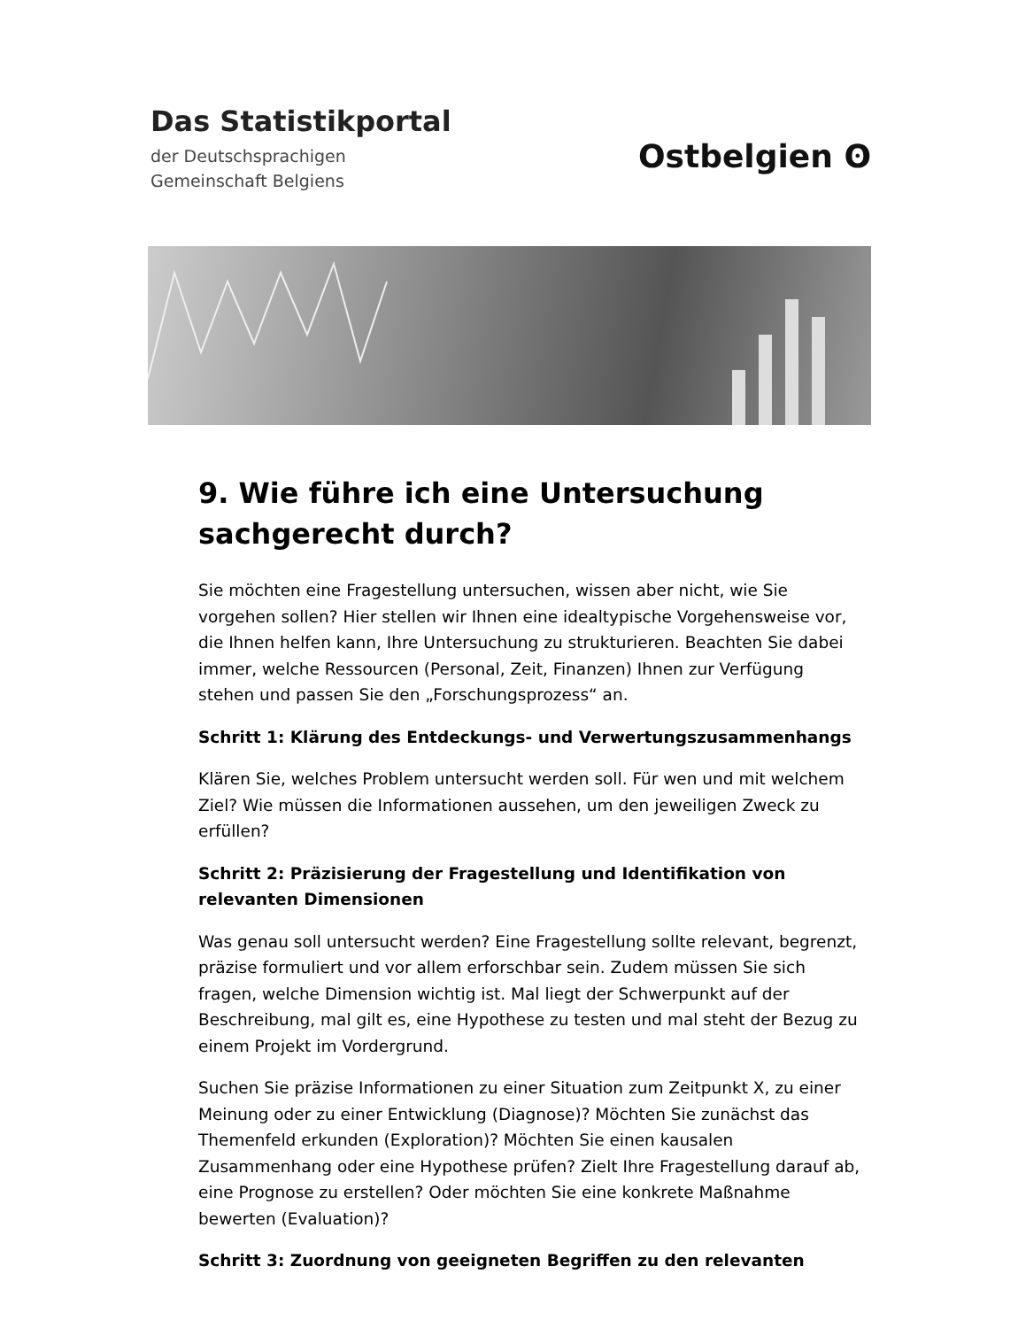Das Statistikportal
der Deutschsprachigen
Gemeinschaft Belgiens
Ostbelgien ʘ
9. Wie führe ich eine Untersuchung sachgerecht durch?
Sie möchten eine Fragestellung untersuchen, wissen aber nicht, wie Sie vorgehen sollen? Hier stellen wir Ihnen eine idealtypische Vorgehensweise vor, die Ihnen helfen kann, Ihre Untersuchung zu strukturieren. Beachten Sie dabei immer, welche Ressourcen (Personal, Zeit, Finanzen) Ihnen zur Verfügung stehen und passen Sie den „Forschungsprozess“ an.
Schritt 1: Klärung des Entdeckungs- und Verwertungszusammenhangs
Klären Sie, welches Problem untersucht werden soll. Für wen und mit welchem Ziel? Wie müssen die Informationen aussehen, um den jeweiligen Zweck zu erfüllen?
Schritt 2: Präzisierung der Fragestellung und Identifikation von relevanten Dimensionen
Was genau soll untersucht werden? Eine Fragestellung sollte relevant, begrenzt, präzise formuliert und vor allem erforschbar sein. Zudem müssen Sie sich fragen, welche Dimension wichtig ist. Mal liegt der Schwerpunkt auf der Beschreibung, mal gilt es, eine Hypothese zu testen und mal steht der Bezug zu einem Projekt im Vordergrund.
Suchen Sie präzise Informationen zu einer Situation zum Zeitpunkt X, zu einer Meinung oder zu einer Entwicklung (Diagnose)? Möchten Sie zunächst das Themenfeld erkunden (Exploration)? Möchten Sie einen kausalen Zusammenhang oder eine Hypothese prüfen? Zielt Ihre Fragestellung darauf ab, eine Prognose zu erstellen? Oder möchten Sie eine konkrete Maßnahme bewerten (Evaluation)?
Schritt 3: Zuordnung von geeigneten Begriffen zu den relevanten